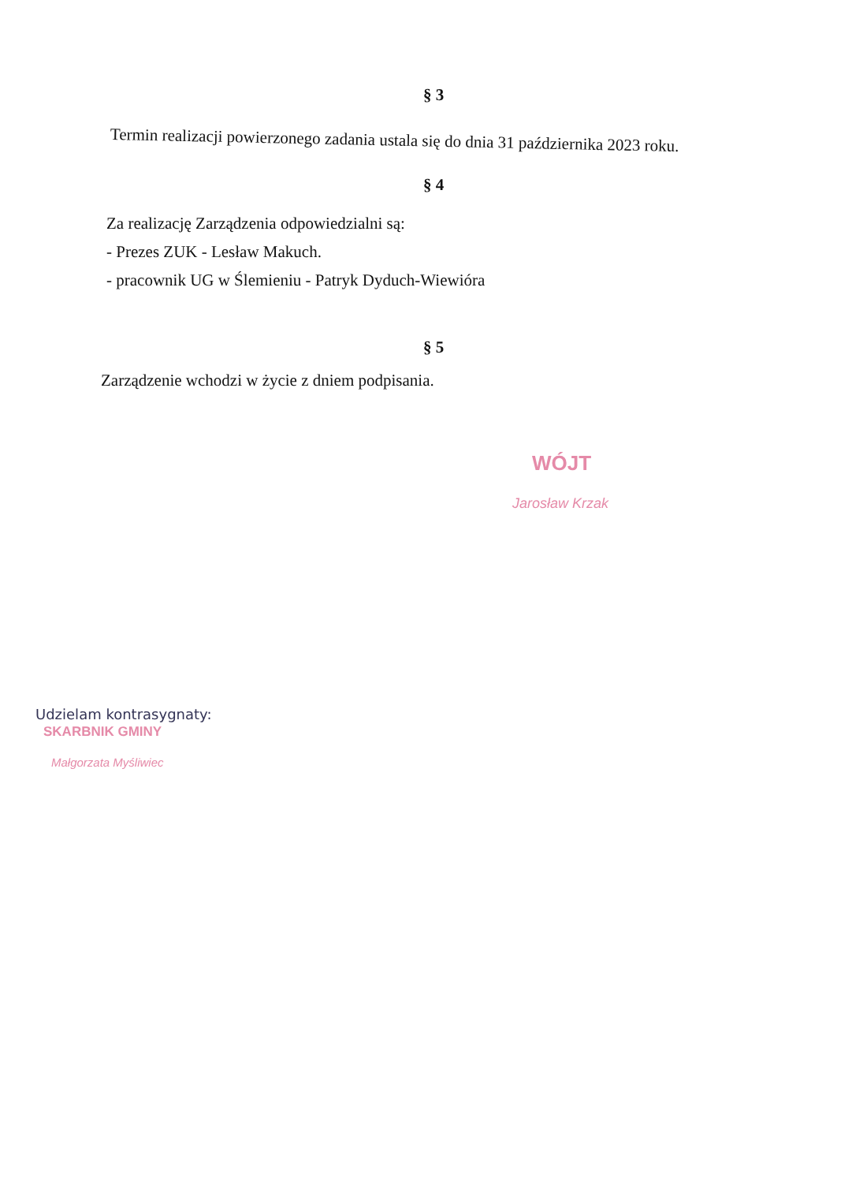§ 3
Termin realizacji powierzonego zadania ustala się do dnia 31 października 2023 roku.
§ 4
Za realizację Zarządzenia odpowiedzialni są:
- Prezes ZUK - Lesław Makuch.
- pracownik UG w Ślemieniu - Patryk Dyduch-Wiewióra
§ 5
Zarządzenie wchodzi w życie z dniem podpisania.
WÓJT
Jarosław Krzak
Udzielam kontrasygnaty:
SKARBNIK GMINY
Małgorzata Myśliwiec